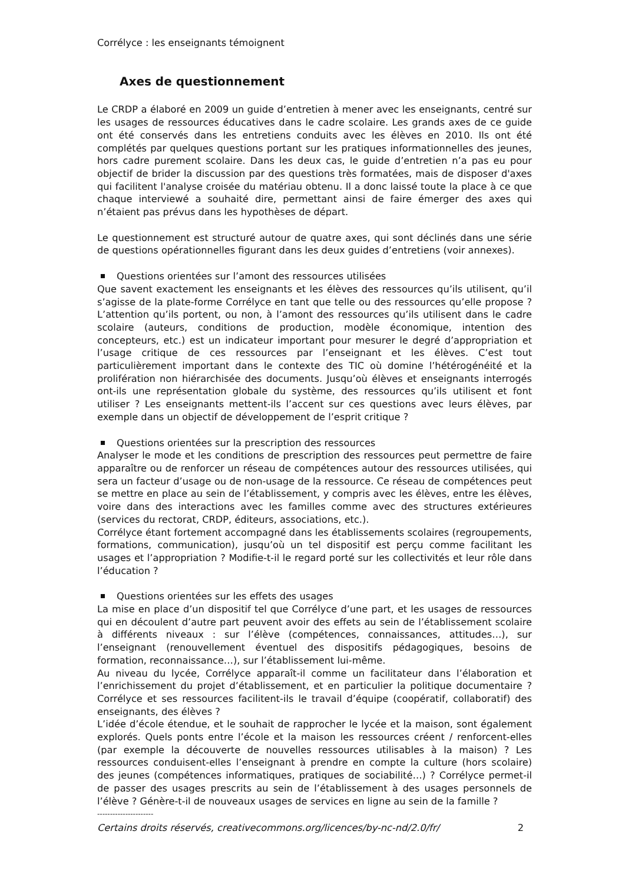Corrélyce : les enseignants témoignent
Axes de questionnement
Le CRDP a élaboré en 2009 un guide d’entretien à mener avec les enseignants, centré sur les usages de ressources éducatives dans le cadre scolaire. Les grands axes de ce guide ont été conservés dans les entretiens conduits avec les élèves en 2010. Ils ont été complétés par quelques questions portant sur les pratiques informationnelles des jeunes, hors cadre purement scolaire. Dans les deux cas, le guide d’entretien n’a pas eu pour objectif de brider la discussion par des questions très formatées, mais de disposer d'axes qui facilitent l'analyse croisée du matériau obtenu. Il a donc laissé toute la place à ce que chaque interviewé a souhaité dire, permettant ainsi de faire émerger des axes qui n’étaient pas prévus dans les hypothèses de départ.
Le questionnement est structuré autour de quatre axes, qui sont déclinés dans une série de questions opérationnelles figurant dans les deux guides d’entretiens (voir annexes).
Questions orientées sur l’amont des ressources utilisées
Que savent exactement les enseignants et les élèves des ressources qu’ils utilisent, qu’il s’agisse de la plate-forme Corrélyce en tant que telle ou des ressources qu’elle propose ? L’attention qu’ils portent, ou non, à l’amont des ressources qu’ils utilisent dans le cadre scolaire (auteurs, conditions de production, modèle économique, intention des concepteurs, etc.) est un indicateur important pour mesurer le degré d’appropriation et l’usage critique de ces ressources par l’enseignant et les élèves. C’est tout particulièrement important dans le contexte des TIC où domine l’hétérogénéité et la prolifération non hiérarchisée des documents. Jusqu’où élèves et enseignants interrogés ont-ils une représentation globale du système, des ressources qu’ils utilisent et font utiliser ? Les enseignants mettent-ils l’accent sur ces questions avec leurs élèves, par exemple dans un objectif de développement de l’esprit critique ?
Questions orientées sur la prescription des ressources
Analyser le mode et les conditions de prescription des ressources peut permettre de faire apparaître ou de renforcer un réseau de compétences autour des ressources utilisées, qui sera un facteur d’usage ou de non-usage de la ressource. Ce réseau de compétences peut se mettre en place au sein de l’établissement, y compris avec les élèves, entre les élèves, voire dans des interactions avec les familles comme avec des structures extérieures (services du rectorat, CRDP, éditeurs, associations, etc.).
Corrélyce étant fortement accompagné dans les établissements scolaires (regroupements, formations, communication), jusqu’où un tel dispositif est perçu comme facilitant les usages et l’appropriation ? Modifie-t-il le regard porté sur les collectivités et leur rôle dans l’éducation ?
Questions orientées sur les effets des usages
La mise en place d’un dispositif tel que Corrélyce d’une part, et les usages de ressources qui en découlent d’autre part peuvent avoir des effets au sein de l’établissement scolaire à différents niveaux : sur l’élève (compétences, connaissances, attitudes…), sur l’enseignant (renouvellement éventuel des dispositifs pédagogiques, besoins de formation, reconnaissance…), sur l’établissement lui-même.
Au niveau du lycée, Corrélyce apparaît-il comme un facilitateur dans l’élaboration et l’enrichissement du projet d’établissement, et en particulier la politique documentaire ? Corrélyce et ses ressources facilitent-ils le travail d’équipe (coopératif, collaboratif) des enseignants, des élèves ?
L’idée d’école étendue, et le souhait de rapprocher le lycée et la maison, sont également explorés. Quels ponts entre l’école et la maison les ressources créent / renforcent-elles (par exemple la découverte de nouvelles ressources utilisables à la maison) ? Les ressources conduisent-elles l’enseignant à prendre en compte la culture (hors scolaire) des jeunes (compétences informatiques, pratiques de sociabilité…) ? Corrélyce permet-il de passer des usages prescrits au sein de l’établissement à des usages personnels de l’élève ? Génère-t-il de nouveaux usages de services en ligne au sein de la famille ?
----------------------
Certains droits réservés, creativecommons.org/licences/by-nc-nd/2.0/fr/ 2